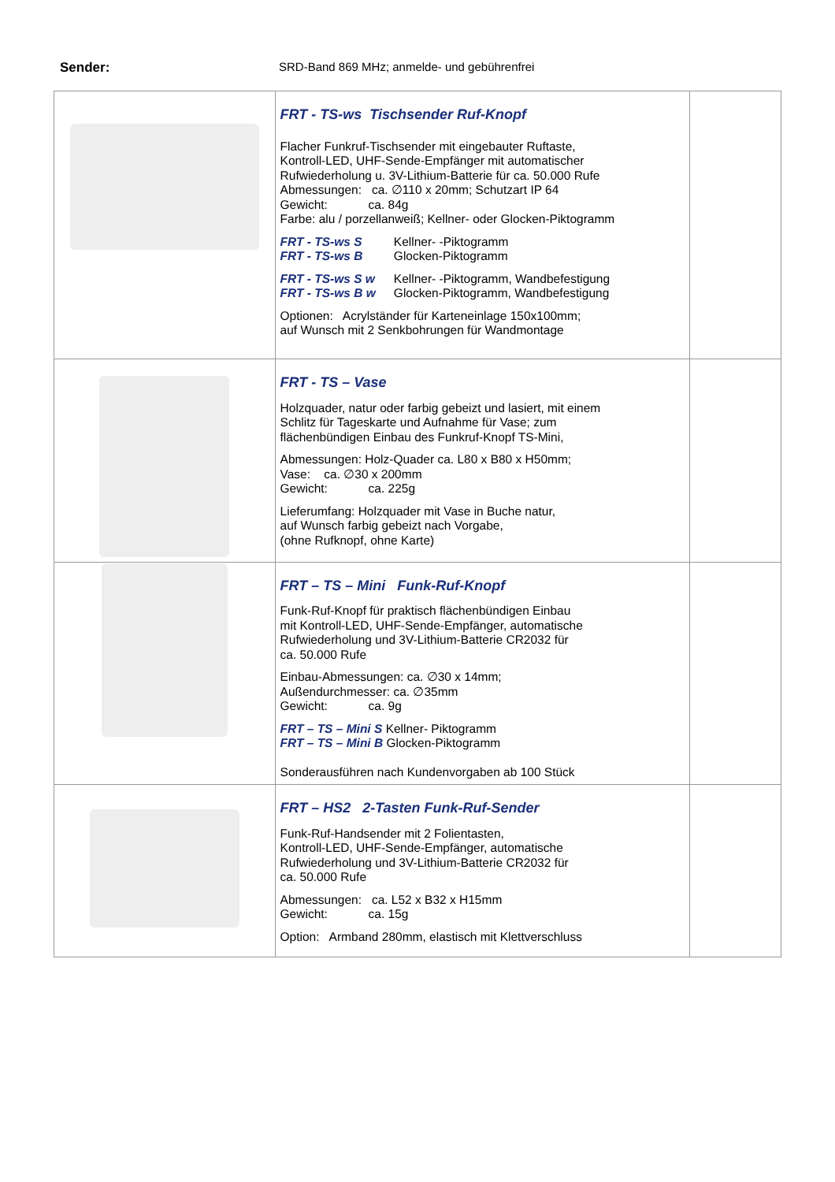Sender: SRD-Band 869 MHz; anmelde- und gebührenfrei
| | FRT - TS-ws Tischsender Ruf-Knopf Flacher Funkruf-Tischsender mit eingebauter Ruftaste, Kontroll-LED, UHF-Sende-Empfänger mit automatischer Rufwiederholung u. 3V-Lithium-Batterie für ca. 50.000 Rufe Abmessungen: ca. ∅110 x 20mm; Schutzart IP 64 Gewicht: ca. 84g Farbe: alu / porzellanweiß; Kellner- oder Glocken-Piktogramm FRT - TS-ws S Kellner- -Piktogramm FRT - TS-ws B Glocken-Piktogramm FRT - TS-ws S w Kellner- -Piktogramm, Wandbefestigung FRT - TS-ws B w Glocken-Piktogramm, Wandbefestigung Optionen: Acrylständer für Karteneinlage 150x100mm; auf Wunsch mit 2 Senkbohrungen für Wandmontage | |
| | FRT - TS – Vase Holzquader, natur oder farbig gebeizt und lasiert, mit einem Schlitz für Tageskarte und Aufnahme für Vase; zum flächenbündigen Einbau des Funkruf-Knopf TS-Mini, Abmessungen: Holz-Quader ca. L80 x B80 x H50mm; Vase: ca. ∅30 x 200mm Gewicht: ca. 225g Lieferumfang: Holzquader mit Vase in Buche natur, auf Wunsch farbig gebeizt nach Vorgabe, (ohne Rufknopf, ohne Karte) | |
| | FRT – TS – Mini Funk-Ruf-Knopf Funk-Ruf-Knopf für praktisch flächenbündigen Einbau mit Kontroll-LED, UHF-Sende-Empfänger, automatische Rufwiederholung und 3V-Lithium-Batterie CR2032 für ca. 50.000 Rufe Einbau-Abmessungen: ca. ∅30 x 14mm; Außendurchmesser: ca. ∅35mm Gewicht: ca. 9g FRT – TS – Mini S Kellner- Piktogramm FRT – TS – Mini B Glocken-Piktogramm Sonderausführen nach Kundenvorgaben ab 100 Stück | |
| | FRT – HS2 2-Tasten Funk-Ruf-Sender Funk-Ruf-Handsender mit 2 Folientasten, Kontroll-LED, UHF-Sende-Empfänger, automatische Rufwiederholung und 3V-Lithium-Batterie CR2032 für ca. 50.000 Rufe Abmessungen: ca. L52 x B32 x H15mm Gewicht: ca. 15g Option: Armband 280mm, elastisch mit Klettverschluss | |